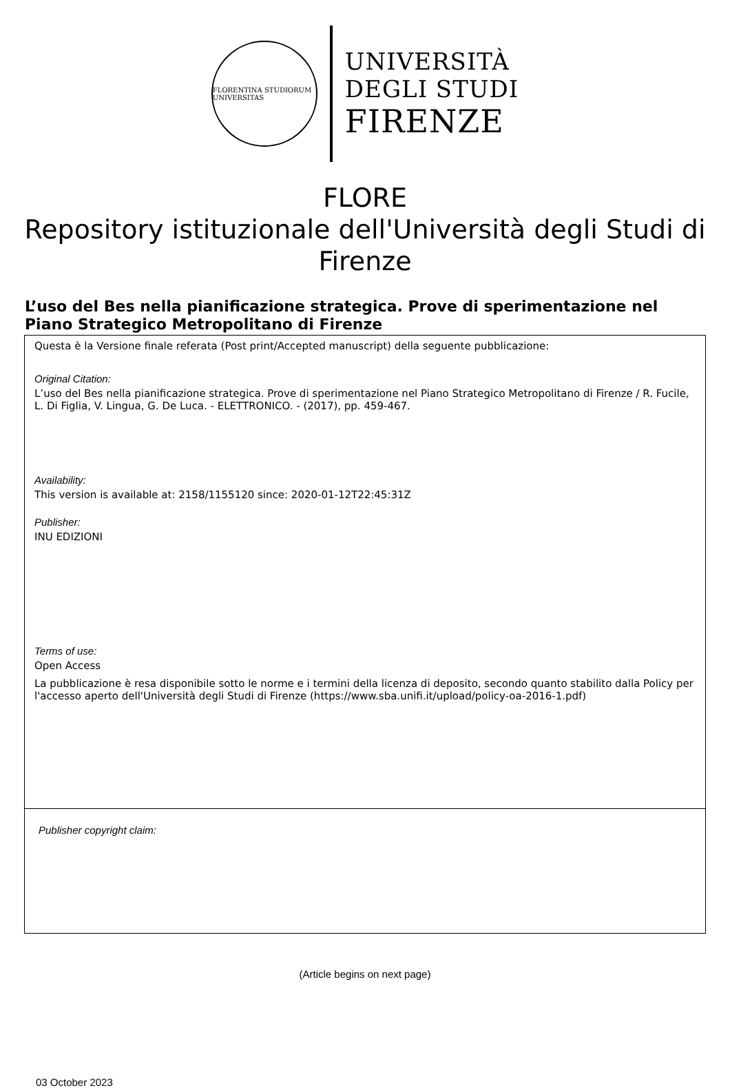FLORENTINA STUDIORUM UNIVERSITAS
UNIVERSITÀ
DEGLI STUDI
FIRENZE
FLORE
Repository istituzionale dell'Università degli Studi di Firenze
L’uso del Bes nella pianificazione strategica. Prove di sperimentazione nel Piano Strategico Metropolitano di Firenze
Questa è la Versione finale referata (Post print/Accepted manuscript) della seguente pubblicazione:
Original Citation:
L’uso del Bes nella pianificazione strategica. Prove di sperimentazione nel Piano Strategico Metropolitano di Firenze / R. Fucile, L. Di Figlia, V. Lingua, G. De Luca. - ELETTRONICO. - (2017), pp. 459-467.
Availability:
This version is available at: 2158/1155120 since: 2020-01-12T22:45:31Z
Publisher:
INU EDIZIONI
Terms of use:
Open Access
La pubblicazione è resa disponibile sotto le norme e i termini della licenza di deposito, secondo quanto stabilito dalla Policy per l'accesso aperto dell'Università degli Studi di Firenze (https://www.sba.unifi.it/upload/policy-oa-2016-1.pdf)
Publisher copyright claim:
(Article begins on next page)
03 October 2023